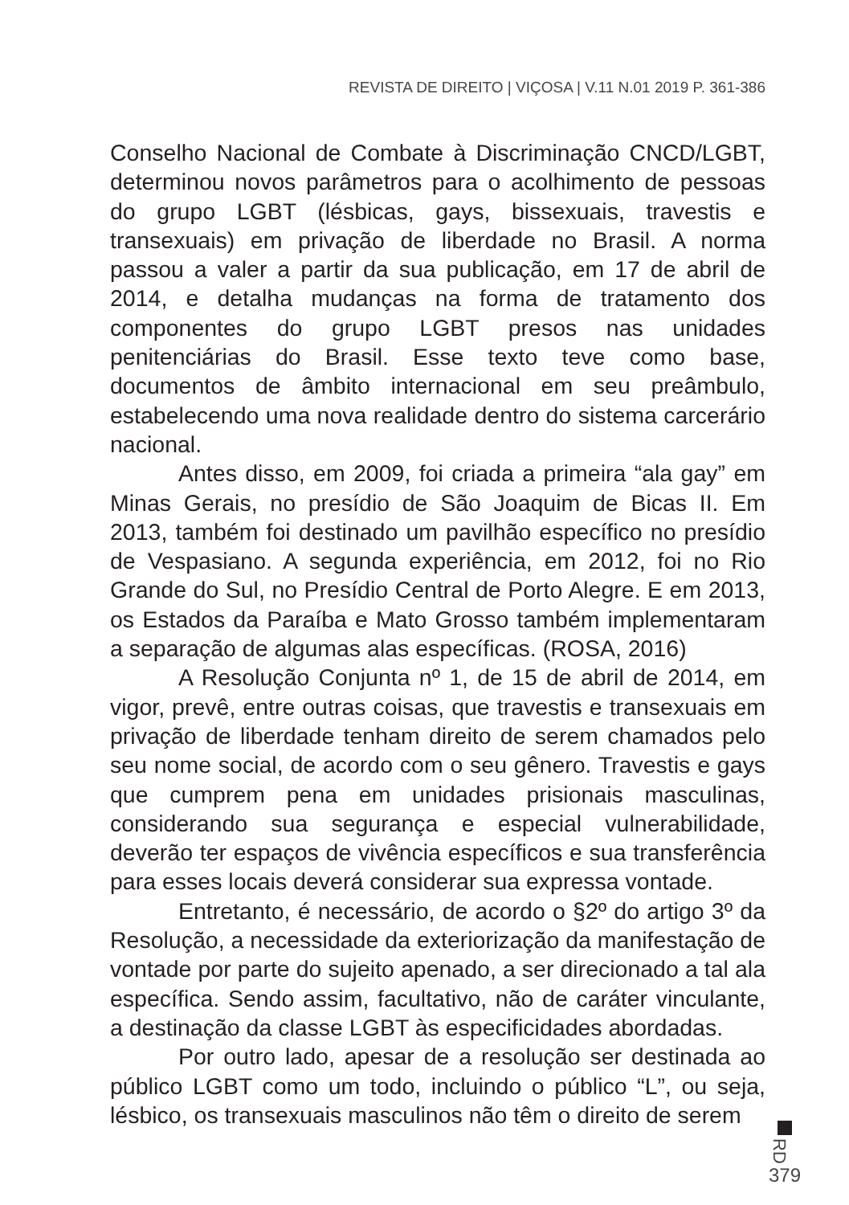REVISTA DE DIREITO | VIÇOSA | V.11 N.01 2019 P. 361-386
Conselho Nacional de Combate à Discriminação CNCD/LGBT, determinou novos parâmetros para o acolhimento de pessoas do grupo LGBT (lésbicas, gays, bissexuais, travestis e transexuais) em privação de liberdade no Brasil. A norma passou a valer a partir da sua publicação, em 17 de abril de 2014, e detalha mudanças na forma de tratamento dos componentes do grupo LGBT presos nas unidades penitenciárias do Brasil. Esse texto teve como base, documentos de âmbito internacional em seu preâmbulo, estabelecendo uma nova realidade dentro do sistema carcerário nacional.
Antes disso, em 2009, foi criada a primeira “ala gay” em Minas Gerais, no presídio de São Joaquim de Bicas II. Em 2013, também foi destinado um pavilhão específico no presídio de Vespasiano. A segunda experiência, em 2012, foi no Rio Grande do Sul, no Presídio Central de Porto Alegre. E em 2013, os Estados da Paraíba e Mato Grosso também implementaram a separação de algumas alas específicas. (ROSA, 2016)
A Resolução Conjunta nº 1, de 15 de abril de 2014, em vigor, prevê, entre outras coisas, que travestis e transexuais em privação de liberdade tenham direito de serem chamados pelo seu nome social, de acordo com o seu gênero. Travestis e gays que cumprem pena em unidades prisionais masculinas, considerando sua segurança e especial vulnerabilidade, deverão ter espaços de vivência específicos e sua transferência para esses locais deverá considerar sua expressa vontade.
Entretanto, é necessário, de acordo o §2º do artigo 3º da Resolução, a necessidade da exteriorização da manifestação de vontade por parte do sujeito apenado, a ser direcionado a tal ala específica. Sendo assim, facultativo, não de caráter vinculante, a destinação da classe LGBT às especificidades abordadas.
Por outro lado, apesar de a resolução ser destinada ao público LGBT como um todo, incluindo o público “L”, ou seja, lésbico, os transexuais masculinos não têm o direito de serem
RD
379